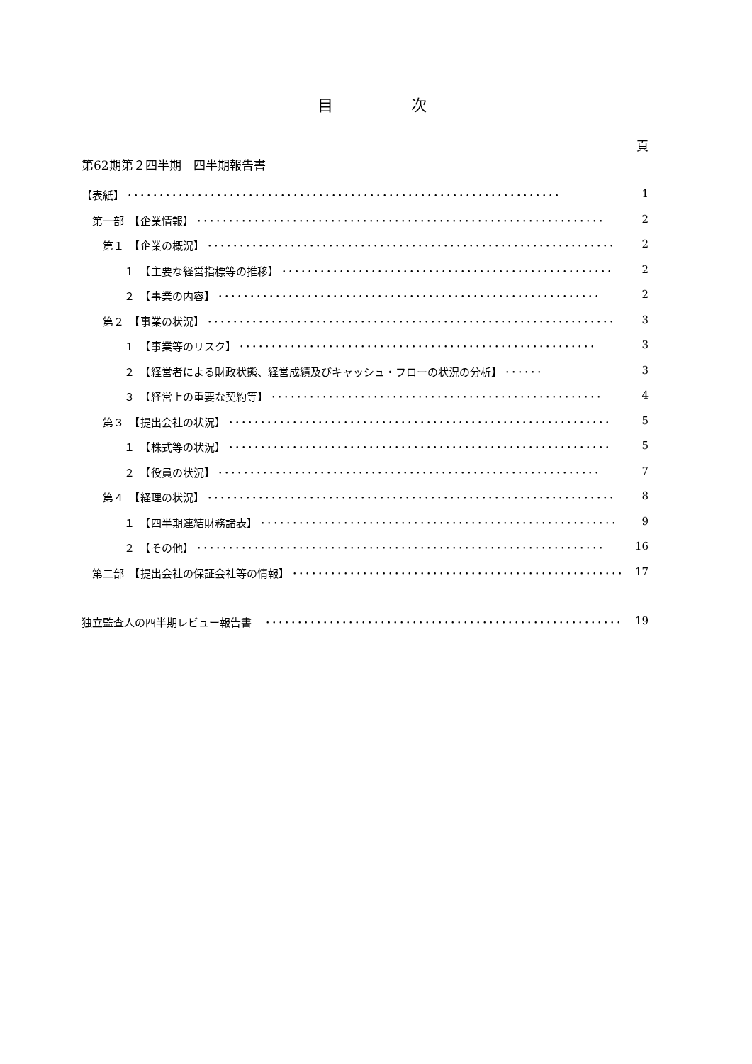目　　　　　次
頁
第62期第２四半期　四半期報告書
【表紙】 ････････････････････････････････････････････････････････････････････ 1
　第一部　【企業情報】 ････････････････････････････････････････････････････････････････ 2
　　第１　【企業の概況】 ････････････････････････････････････････････････････････････････ 2
　　　　１　【主要な経営指標等の推移】 ････････････････････････････････････････････････････ 2
　　　　２　【事業の内容】 ････････････････････････････････････････････････････････････ 2
　　第２　【事業の状況】 ････････････････････････････････････････････････････････････････ 3
　　　　１　【事業等のリスク】 ････････････････････････････････････････････････････････ 3
　　　　２　【経営者による財政状態、経営成績及びキャッシュ・フローの状況の分析】 ･･････ 3
　　　　３　【経営上の重要な契約等】 ････････････････････････････････････････････････････ 4
　　第３　【提出会社の状況】 ････････････････････････････････････････････････････････････ 5
　　　　１　【株式等の状況】 ････････････････････････････････････････････････････････････ 5
　　　　２　【役員の状況】 ････････････････････････････････････････････････････････････ 7
　　第４　【経理の状況】 ････････････････････････････････････････････････････････････････ 8
　　　　１　【四半期連結財務諸表】 ････････････････････････････････････････････････････････ 9
　　　　２　【その他】 ････････････････････････････････････････････････････････････････ 16
　第二部　【提出会社の保証会社等の情報】 ････････････････････････････････････････････････････ 17
独立監査人の四半期レビュー報告書　････････････････････････････････････････････････････････ 19